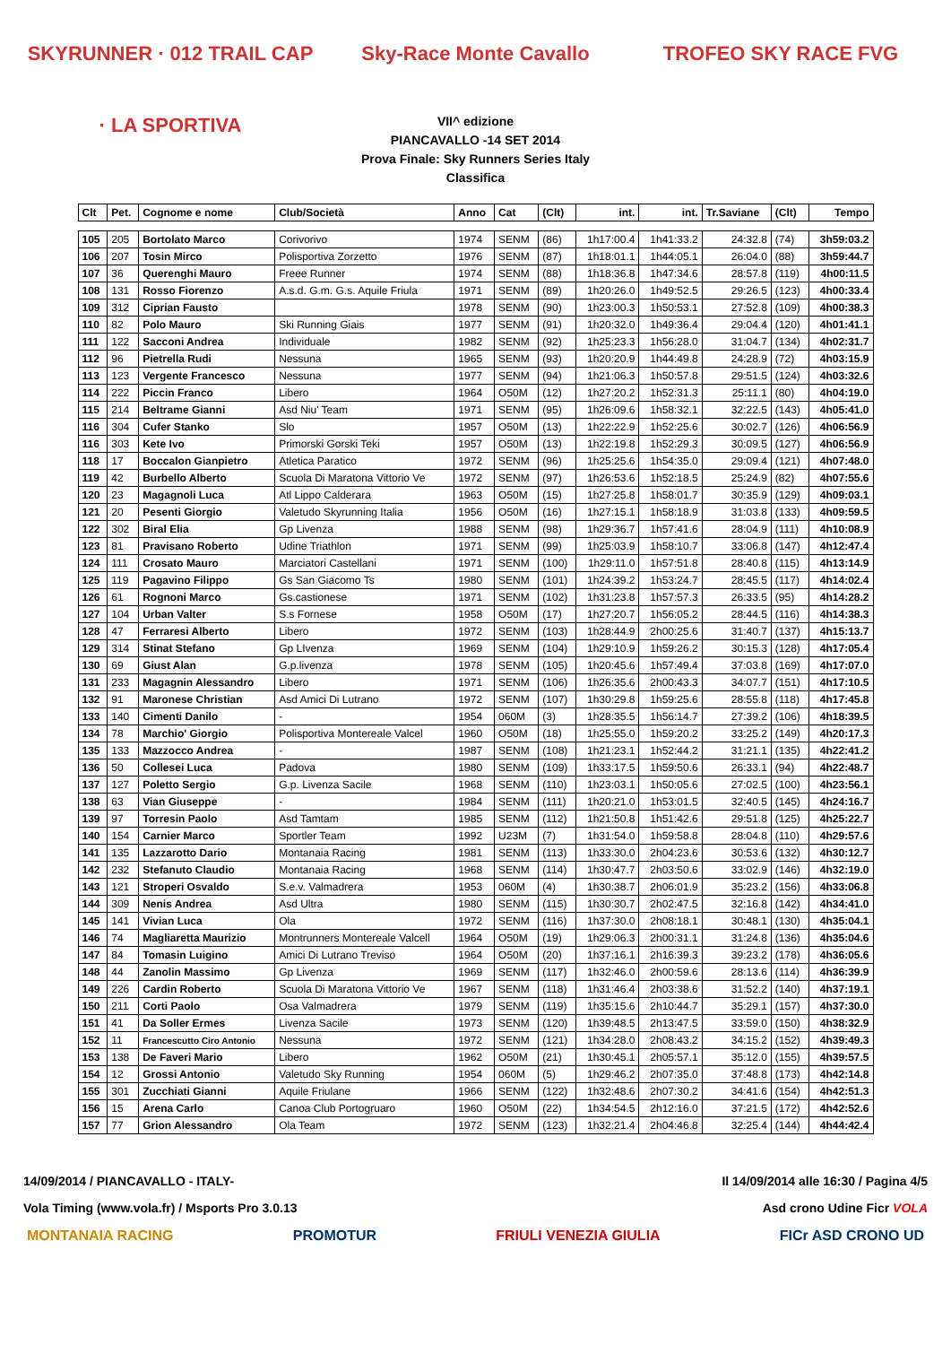SKYRUNNER · 012 TRAIL CAP · LA SPORTIVA
Sky-Race Monte Cavallo TROFEO SKY RACE FVG
VII^ edizione
PIANCAVALLO -14 SET 2014
Prova Finale: Sky Runners Series Italy
Classifica
| Clt | Pet. | Cognome e nome | Club/Società | Anno | Cat | (Clt) | int. | int. | Tr.Saviane | (Clt) | Tempo |
| --- | --- | --- | --- | --- | --- | --- | --- | --- | --- | --- | --- |
| 105 | 205 | Bortolato Marco | Corivorivo | 1974 | SENM | (86) | 1h17:00.4 | 1h41:33.2 | 24:32.8 | (74) | 3h59:03.2 |
| 106 | 207 | Tosin Mirco | Polisportiva Zorzetto | 1976 | SENM | (87) | 1h18:01.1 | 1h44:05.1 | 26:04.0 | (88) | 3h59:44.7 |
| 107 | 36 | Querenghi Mauro | Freee Runner | 1974 | SENM | (88) | 1h18:36.8 | 1h47:34.6 | 28:57.8 | (119) | 4h00:11.5 |
| 108 | 131 | Rosso Fiorenzo | A.s.d. G.m. G.s. Aquile Friula | 1971 | SENM | (89) | 1h20:26.0 | 1h49:52.5 | 29:26.5 | (123) | 4h00:33.4 |
| 109 | 312 | Ciprian Fausto | | 1978 | SENM | (90) | 1h23:00.3 | 1h50:53.1 | 27:52.8 | (109) | 4h00:38.3 |
| 110 | 82 | Polo Mauro | Ski Running Giais | 1977 | SENM | (91) | 1h20:32.0 | 1h49:36.4 | 29:04.4 | (120) | 4h01:41.1 |
| 111 | 122 | Sacconi Andrea | Individuale | 1982 | SENM | (92) | 1h25:23.3 | 1h56:28.0 | 31:04.7 | (134) | 4h02:31.7 |
| 112 | 96 | Pietrella Rudi | Nessuna | 1965 | SENM | (93) | 1h20:20.9 | 1h44:49.8 | 24:28.9 | (72) | 4h03:15.9 |
| 113 | 123 | Vergente Francesco | Nessuna | 1977 | SENM | (94) | 1h21:06.3 | 1h50:57.8 | 29:51.5 | (124) | 4h03:32.6 |
| 114 | 222 | Piccin Franco | Libero | 1964 | O50M | (12) | 1h27:20.2 | 1h52:31.3 | 25:11.1 | (80) | 4h04:19.0 |
| 115 | 214 | Beltrame Gianni | Asd Niu' Team | 1971 | SENM | (95) | 1h26:09.6 | 1h58:32.1 | 32:22.5 | (143) | 4h05:41.0 |
| 116 | 304 | Cufer Stanko | Slo | 1957 | O50M | (13) | 1h22:22.9 | 1h52:25.6 | 30:02.7 | (126) | 4h06:56.9 |
| 116 | 303 | Kete Ivo | Primorski Gorski Teki | 1957 | O50M | (13) | 1h22:19.8 | 1h52:29.3 | 30:09.5 | (127) | 4h06:56.9 |
| 118 | 17 | Boccalon Gianpietro | Atletica Paratico | 1972 | SENM | (96) | 1h25:25.6 | 1h54:35.0 | 29:09.4 | (121) | 4h07:48.0 |
| 119 | 42 | Burbello Alberto | Scuola Di Maratona Vittorio Ve | 1972 | SENM | (97) | 1h26:53.6 | 1h52:18.5 | 25:24.9 | (82) | 4h07:55.6 |
| 120 | 23 | Magagnoli Luca | Atl Lippo Calderara | 1963 | O50M | (15) | 1h27:25.8 | 1h58:01.7 | 30:35.9 | (129) | 4h09:03.1 |
| 121 | 20 | Pesenti Giorgio | Valetudo Skyrunning Italia | 1956 | O50M | (16) | 1h27:15.1 | 1h58:18.9 | 31:03.8 | (133) | 4h09:59.5 |
| 122 | 302 | Biral Elia | Gp Livenza | 1988 | SENM | (98) | 1h29:36.7 | 1h57:41.6 | 28:04.9 | (111) | 4h10:08.9 |
| 123 | 81 | Pravisano Roberto | Udine Triathlon | 1971 | SENM | (99) | 1h25:03.9 | 1h58:10.7 | 33:06.8 | (147) | 4h12:47.4 |
| 124 | 111 | Crosato Mauro | Marciatori Castellani | 1971 | SENM | (100) | 1h29:11.0 | 1h57:51.8 | 28:40.8 | (115) | 4h13:14.9 |
| 125 | 119 | Pagavino Filippo | Gs San Giacomo Ts | 1980 | SENM | (101) | 1h24:39.2 | 1h53:24.7 | 28:45.5 | (117) | 4h14:02.4 |
| 126 | 61 | Rognoni Marco | Gs.castionese | 1971 | SENM | (102) | 1h31:23.8 | 1h57:57.3 | 26:33.5 | (95) | 4h14:28.2 |
| 127 | 104 | Urban Valter | S.s Fornese | 1958 | O50M | (17) | 1h27:20.7 | 1h56:05.2 | 28:44.5 | (116) | 4h14:38.3 |
| 128 | 47 | Ferraresi Alberto | Libero | 1972 | SENM | (103) | 1h28:44.9 | 2h00:25.6 | 31:40.7 | (137) | 4h15:13.7 |
| 129 | 314 | Stinat Stefano | Gp LIvenza | 1969 | SENM | (104) | 1h29:10.9 | 1h59:26.2 | 30:15.3 | (128) | 4h17:05.4 |
| 130 | 69 | Giust Alan | G.p.livenza | 1978 | SENM | (105) | 1h20:45.6 | 1h57:49.4 | 37:03.8 | (169) | 4h17:07.0 |
| 131 | 233 | Magagnin Alessandro | Libero | 1971 | SENM | (106) | 1h26:35.6 | 2h00:43.3 | 34:07.7 | (151) | 4h17:10.5 |
| 132 | 91 | Maronese Christian | Asd Amici Di Lutrano | 1972 | SENM | (107) | 1h30:29.8 | 1h59:25.6 | 28:55.8 | (118) | 4h17:45.8 |
| 133 | 140 | Cimenti Danilo | - | 1954 | 060M | (3) | 1h28:35.5 | 1h56:14.7 | 27:39.2 | (106) | 4h18:39.5 |
| 134 | 78 | Marchio' Giorgio | Polisportiva Montereale Valcel | 1960 | O50M | (18) | 1h25:55.0 | 1h59:20.2 | 33:25.2 | (149) | 4h20:17.3 |
| 135 | 133 | Mazzocco Andrea | - | 1987 | SENM | (108) | 1h21:23.1 | 1h52:44.2 | 31:21.1 | (135) | 4h22:41.2 |
| 136 | 50 | Collesei Luca | Padova | 1980 | SENM | (109) | 1h33:17.5 | 1h59:50.6 | 26:33.1 | (94) | 4h22:48.7 |
| 137 | 127 | Poletto Sergio | G.p. Livenza Sacile | 1968 | SENM | (110) | 1h23:03.1 | 1h50:05.6 | 27:02.5 | (100) | 4h23:56.1 |
| 138 | 63 | Vian Giuseppe | - | 1984 | SENM | (111) | 1h20:21.0 | 1h53:01.5 | 32:40.5 | (145) | 4h24:16.7 |
| 139 | 97 | Torresin Paolo | Asd Tamtam | 1985 | SENM | (112) | 1h21:50.8 | 1h51:42.6 | 29:51.8 | (125) | 4h25:22.7 |
| 140 | 154 | Carnier Marco | Sportler Team | 1992 | U23M | (7) | 1h31:54.0 | 1h59:58.8 | 28:04.8 | (110) | 4h29:57.6 |
| 141 | 135 | Lazzarotto Dario | Montanaia Racing | 1981 | SENM | (113) | 1h33:30.0 | 2h04:23.6 | 30:53.6 | (132) | 4h30:12.7 |
| 142 | 232 | Stefanuto Claudio | Montanaia Racing | 1968 | SENM | (114) | 1h30:47.7 | 2h03:50.6 | 33:02.9 | (146) | 4h32:19.0 |
| 143 | 121 | Stroperi Osvaldo | S.e.v. Valmadrera | 1953 | 060M | (4) | 1h30:38.7 | 2h06:01.9 | 35:23.2 | (156) | 4h33:06.8 |
| 144 | 309 | Nenis Andrea | Asd Ultra | 1980 | SENM | (115) | 1h30:30.7 | 2h02:47.5 | 32:16.8 | (142) | 4h34:41.0 |
| 145 | 141 | Vivian Luca | Ola | 1972 | SENM | (116) | 1h37:30.0 | 2h08:18.1 | 30:48.1 | (130) | 4h35:04.1 |
| 146 | 74 | Magliaretta Maurizio | Montrunners Montereale Valcell | 1964 | O50M | (19) | 1h29:06.3 | 2h00:31.1 | 31:24.8 | (136) | 4h35:04.6 |
| 147 | 84 | Tomasin Luigino | Amici Di Lutrano Treviso | 1964 | O50M | (20) | 1h37:16.1 | 2h16:39.3 | 39:23.2 | (178) | 4h36:05.6 |
| 148 | 44 | Zanolin Massimo | Gp Livenza | 1969 | SENM | (117) | 1h32:46.0 | 2h00:59.6 | 28:13.6 | (114) | 4h36:39.9 |
| 149 | 226 | Cardin Roberto | Scuola Di Maratona Vittorio Ve | 1967 | SENM | (118) | 1h31:46.4 | 2h03:38.6 | 31:52.2 | (140) | 4h37:19.1 |
| 150 | 211 | Corti Paolo | Osa Valmadrera | 1979 | SENM | (119) | 1h35:15.6 | 2h10:44.7 | 35:29.1 | (157) | 4h37:30.0 |
| 151 | 41 | Da Soller Ermes | Livenza Sacile | 1973 | SENM | (120) | 1h39:48.5 | 2h13:47.5 | 33:59.0 | (150) | 4h38:32.9 |
| 152 | 11 | Francescutto Ciro Antonio | Nessuna | 1972 | SENM | (121) | 1h34:28.0 | 2h08:43.2 | 34:15.2 | (152) | 4h39:49.3 |
| 153 | 138 | De Faveri Mario | Libero | 1962 | O50M | (21) | 1h30:45.1 | 2h05:57.1 | 35:12.0 | (155) | 4h39:57.5 |
| 154 | 12 | Grossi Antonio | Valetudo Sky Running | 1954 | 060M | (5) | 1h29:46.2 | 2h07:35.0 | 37:48.8 | (173) | 4h42:14.8 |
| 155 | 301 | Zucchiati Gianni | Aquile Friulane | 1966 | SENM | (122) | 1h32:48.6 | 2h07:30.2 | 34:41.6 | (154) | 4h42:51.3 |
| 156 | 15 | Arena Carlo | Canoa Club Portogruaro | 1960 | O50M | (22) | 1h34:54.5 | 2h12:16.0 | 37:21.5 | (172) | 4h42:52.6 |
| 157 | 77 | Grion Alessandro | Ola Team | 1972 | SENM | (123) | 1h32:21.4 | 2h04:46.8 | 32:25.4 | (144) | 4h44:42.4 |
14/09/2014 / PIANCAVALLO - ITALY- Il 14/09/2014 alle 16:30 / Pagina 4/5
Vola Timing (www.vola.fr) / Msports Pro 3.0.13 Asd crono Udine Ficr VOLA
MONTANAIA RACING PROMOTUR FRIULI VENEZIA GIULIA FICr ASD CRONO UD